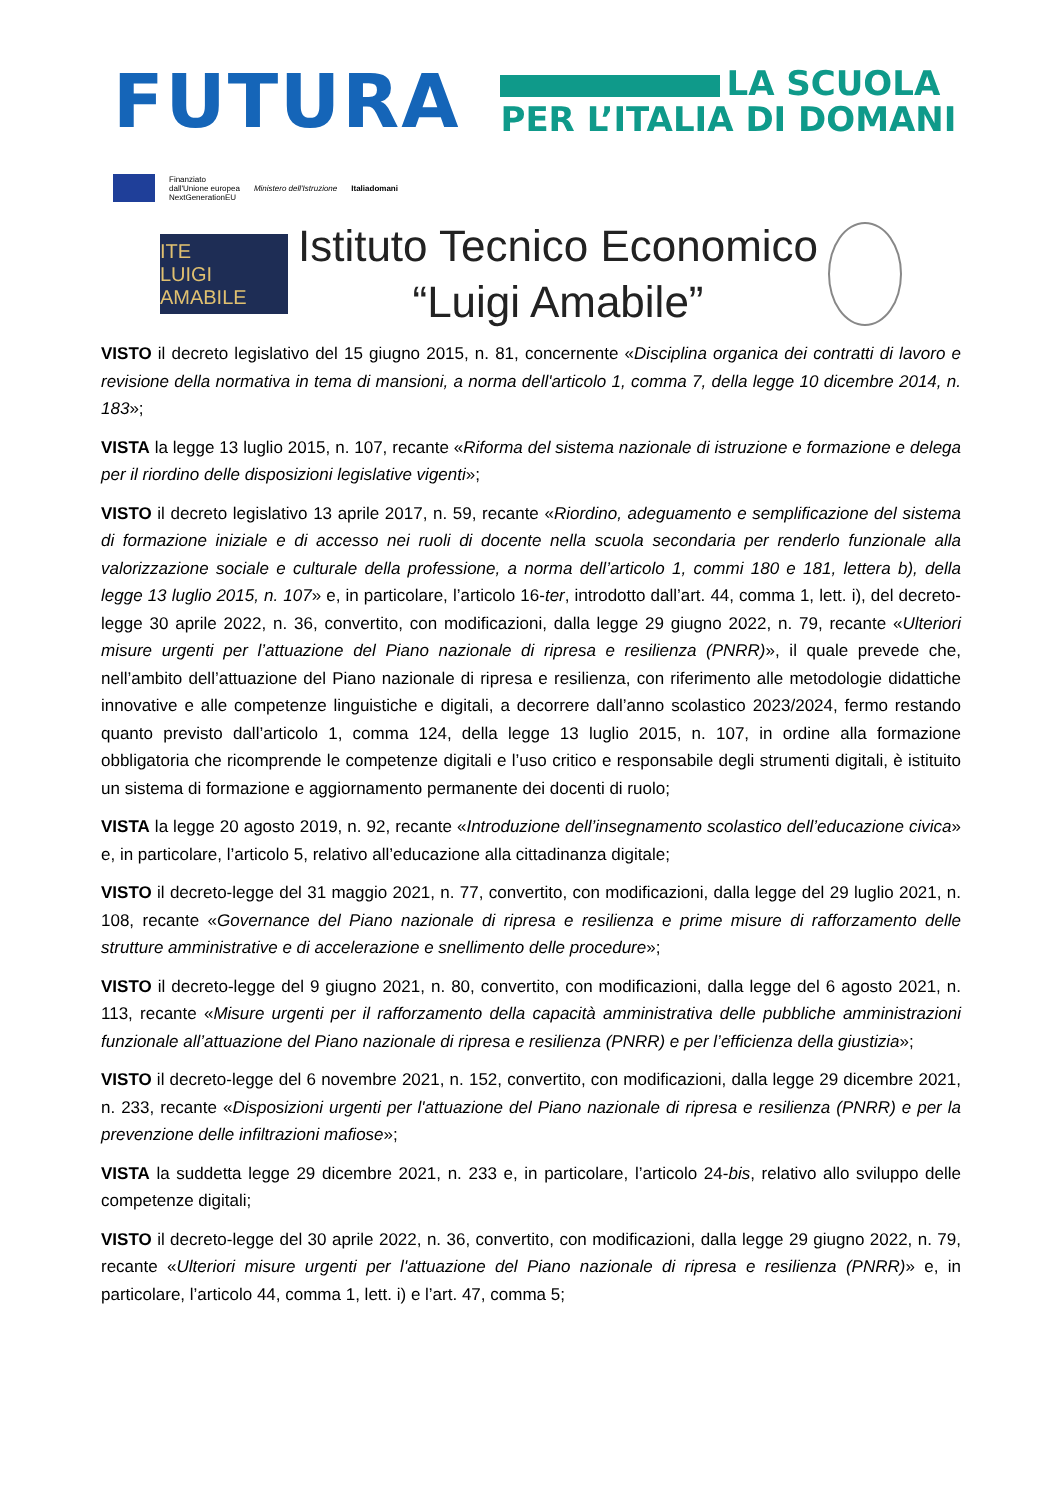FUTURA
LA SCUOLA
PER L’ITALIA DI DOMANI
Finanziato
dall'Unione europea
NextGenerationEU
Ministero dell'Istruzione Italiadomani
ITE
LUIGI AMABILE
Istituto Tecnico Economico
“Luigi Amabile”
VISTO il decreto legislativo del 15 giugno 2015, n. 81, concernente «Disciplina organica dei contratti di lavoro e revisione della normativa in tema di mansioni, a norma dell'articolo 1, comma 7, della legge 10 dicembre 2014, n. 183»;
VISTA la legge 13 luglio 2015, n. 107, recante «Riforma del sistema nazionale di istruzione e formazione e delega per il riordino delle disposizioni legislative vigenti»;
VISTO il decreto legislativo 13 aprile 2017, n. 59, recante «Riordino, adeguamento e semplificazione del sistema di formazione iniziale e di accesso nei ruoli di docente nella scuola secondaria per renderlo funzionale alla valorizzazione sociale e culturale della professione, a norma dell’articolo 1, commi 180 e 181, lettera b), della legge 13 luglio 2015, n. 107» e, in particolare, l’articolo 16-ter, introdotto dall’art. 44, comma 1, lett. i), del decreto-legge 30 aprile 2022, n. 36, convertito, con modificazioni, dalla legge 29 giugno 2022, n. 79, recante «Ulteriori misure urgenti per l’attuazione del Piano nazionale di ripresa e resilienza (PNRR)», il quale prevede che, nell’ambito dell’attuazione del Piano nazionale di ripresa e resilienza, con riferimento alle metodologie didattiche innovative e alle competenze linguistiche e digitali, a decorrere dall’anno scolastico 2023/2024, fermo restando quanto previsto dall’articolo 1, comma 124, della legge 13 luglio 2015, n. 107, in ordine alla formazione obbligatoria che ricomprende le competenze digitali e l’uso critico e responsabile degli strumenti digitali, è istituito un sistema di formazione e aggiornamento permanente dei docenti di ruolo;
VISTA la legge 20 agosto 2019, n. 92, recante «Introduzione dell’insegnamento scolastico dell’educazione civica» e, in particolare, l’articolo 5, relativo all’educazione alla cittadinanza digitale;
VISTO il decreto-legge del 31 maggio 2021, n. 77, convertito, con modificazioni, dalla legge del 29 luglio 2021, n. 108, recante «Governance del Piano nazionale di ripresa e resilienza e prime misure di rafforzamento delle strutture amministrative e di accelerazione e snellimento delle procedure»;
VISTO il decreto-legge del 9 giugno 2021, n. 80, convertito, con modificazioni, dalla legge del 6 agosto 2021, n. 113, recante «Misure urgenti per il rafforzamento della capacità amministrativa delle pubbliche amministrazioni funzionale all’attuazione del Piano nazionale di ripresa e resilienza (PNRR) e per l’efficienza della giustizia»;
VISTO il decreto-legge del 6 novembre 2021, n. 152, convertito, con modificazioni, dalla legge 29 dicembre 2021, n. 233, recante «Disposizioni urgenti per l'attuazione del Piano nazionale di ripresa e resilienza (PNRR) e per la prevenzione delle infiltrazioni mafiose»;
VISTA la suddetta legge 29 dicembre 2021, n. 233 e, in particolare, l’articolo 24-bis, relativo allo sviluppo delle competenze digitali;
VISTO il decreto-legge del 30 aprile 2022, n. 36, convertito, con modificazioni, dalla legge 29 giugno 2022, n. 79, recante «Ulteriori misure urgenti per l'attuazione del Piano nazionale di ripresa e resilienza (PNRR)» e, in particolare, l’articolo 44, comma 1, lett. i) e l’art. 47, comma 5;